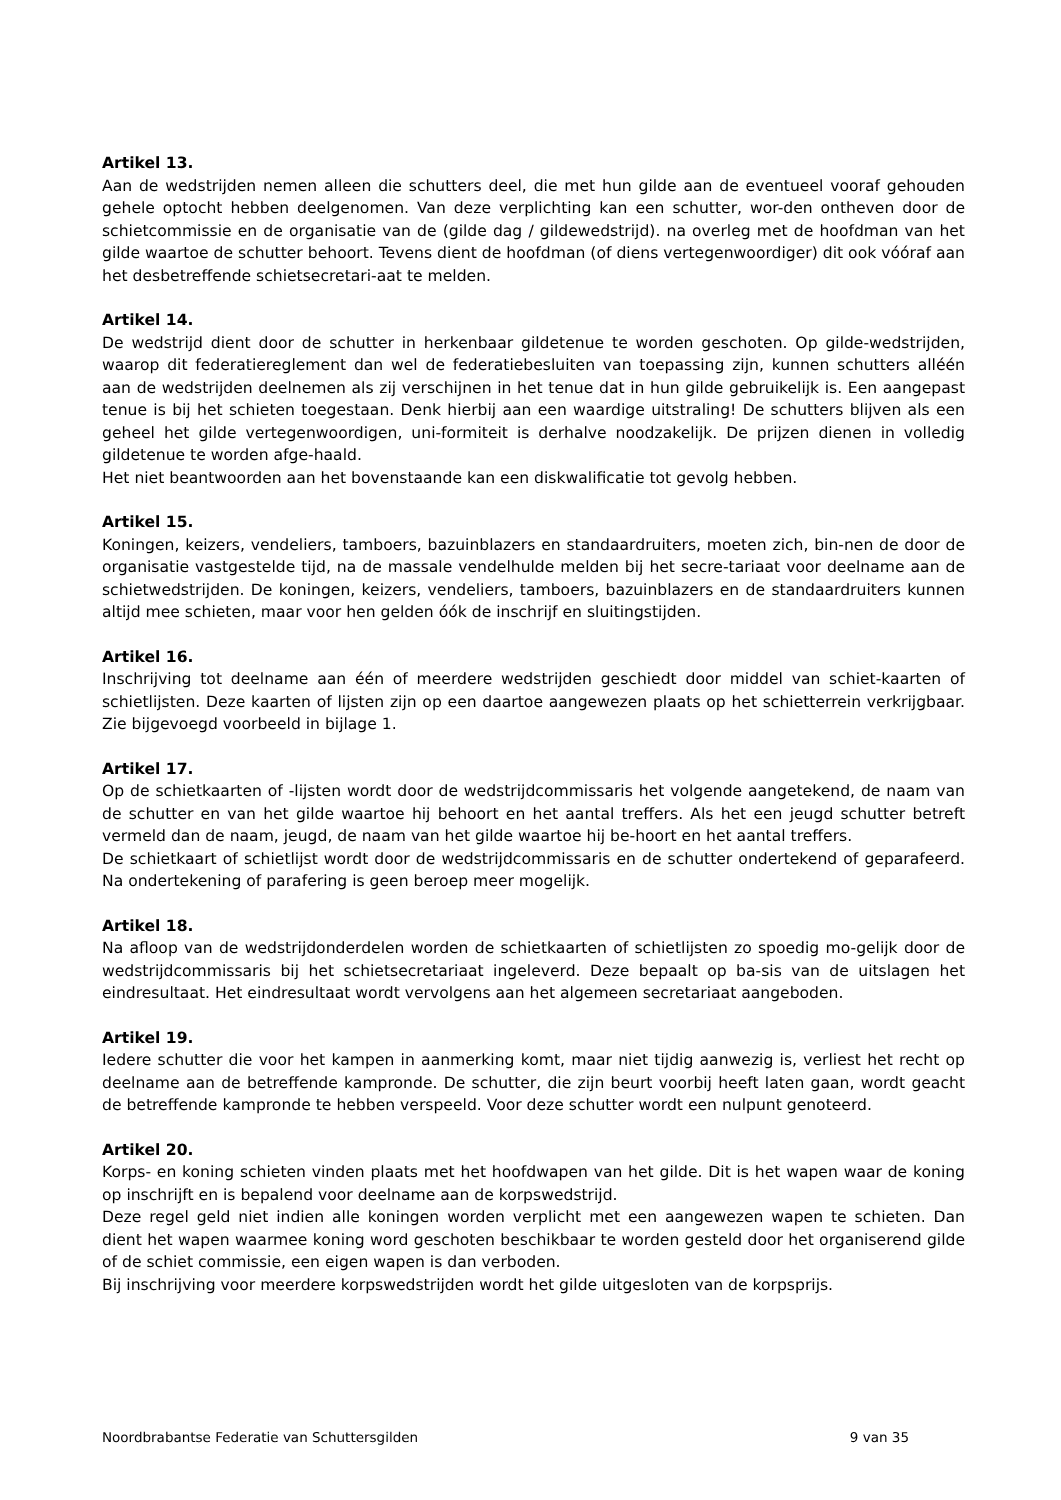Artikel 13.
Aan de wedstrijden nemen alleen die schutters deel, die met hun gilde aan de eventueel vooraf gehouden gehele optocht hebben deelgenomen. Van deze verplichting kan een schutter, wor-den ontheven door de schietcommissie en de organisatie van de (gilde dag / gildewedstrijd). na overleg met de hoofdman van het gilde waartoe de schutter behoort. Tevens dient de hoofdman (of diens vertegenwoordiger) dit ook vóóraf aan het desbetreffende schietsecretari-aat te melden.
Artikel 14.
De wedstrijd dient door de schutter in herkenbaar gildetenue te worden geschoten. Op gilde-wedstrijden, waarop dit federatiereglement dan wel de federatiebesluiten van toepassing zijn, kunnen schutters alléén aan de wedstrijden deelnemen als zij verschijnen in het tenue dat in hun gilde gebruikelijk is. Een aangepast tenue is bij het schieten toegestaan. Denk hierbij aan een waardige uitstraling! De schutters blijven als een geheel het gilde vertegenwoordigen, uni-formiteit is derhalve noodzakelijk. De prijzen dienen in volledig gildetenue te worden afge-haald.
Het niet beantwoorden aan het bovenstaande kan een diskwalificatie tot gevolg hebben.
Artikel 15.
Koningen, keizers, vendeliers, tamboers, bazuinblazers en standaardruiters, moeten zich, bin-nen de door de organisatie vastgestelde tijd, na de massale vendelhulde melden bij het secre-tariaat voor deelname aan de schietwedstrijden. De koningen, keizers, vendeliers, tamboers, bazuinblazers en de standaardruiters kunnen altijd mee schieten, maar voor hen gelden óók de inschrijf en sluitingstijden.
Artikel 16.
Inschrijving tot deelname aan één of meerdere wedstrijden geschiedt door middel van schiet-kaarten of schietlijsten. Deze kaarten of lijsten zijn op een daartoe aangewezen plaats op het schietterrein verkrijgbaar. Zie bijgevoegd voorbeeld in bijlage 1.
Artikel 17.
Op de schietkaarten of -lijsten wordt door de wedstrijdcommissaris het volgende aangetekend, de naam van de schutter en van het gilde waartoe hij behoort en het aantal treffers. Als het een jeugd schutter betreft vermeld dan de naam, jeugd, de naam van het gilde waartoe hij be-hoort en het aantal treffers.
De schietkaart of schietlijst wordt door de wedstrijdcommissaris en de schutter ondertekend of geparafeerd. Na ondertekening of parafering is geen beroep meer mogelijk.
Artikel 18.
Na afloop van de wedstrijdonderdelen worden de schietkaarten of schietlijsten zo spoedig mo-gelijk door de wedstrijdcommissaris bij het schietsecretariaat ingeleverd. Deze bepaalt op ba-sis van de uitslagen het eindresultaat. Het eindresultaat wordt vervolgens aan het algemeen secretariaat aangeboden.
Artikel 19.
Iedere schutter die voor het kampen in aanmerking komt, maar niet tijdig aanwezig is, verliest het recht op deelname aan de betreffende kampronde. De schutter, die zijn beurt voorbij heeft laten gaan, wordt geacht de betreffende kampronde te hebben verspeeld. Voor deze schutter wordt een nulpunt genoteerd.
Artikel 20.
Korps- en koning schieten vinden plaats met het hoofdwapen van het gilde. Dit is het wapen waar de koning op inschrijft en is bepalend voor deelname aan de korpswedstrijd.
Deze regel geld niet indien alle koningen worden verplicht met een aangewezen wapen te schieten. Dan dient het wapen waarmee koning word geschoten beschikbaar te worden gesteld door het organiserend gilde of de schiet commissie, een eigen wapen is dan verboden.
Bij inschrijving voor meerdere korpswedstrijden wordt het gilde uitgesloten van de korpsprijs.
Noordbrabantse Federatie van Schuttersgilden 9 van 35